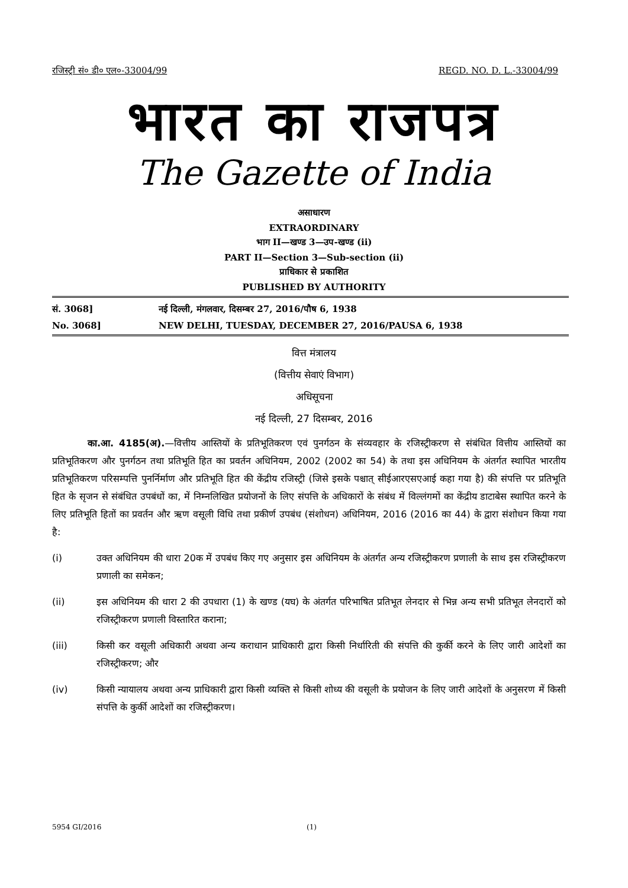रजिस्ट्री सं० डी० एल०-33004/99 REGD. NO. D. L.-33004/99
भारत का राजपत्र
The Gazette of India
असाधारण
EXTRAORDINARY
भाग II—खण्ड 3—उप-खण्ड (ii)
PART II—Section 3—Sub-section (ii)
प्राधिकार से प्रकाशित
PUBLISHED BY AUTHORITY
सं. 3068]
नई दिल्ली, मंगलवार, दिसम्बर 27, 2016/पौष 6, 1938
No. 3068]
NEW DELHI, TUESDAY, DECEMBER 27, 2016/PAUSA 6, 1938
वित्त मंत्रालय
(वित्तीय सेवाएं विभाग)
अधिसूचना
नई दिल्ली, 27 दिसम्बर, 2016
का.आ. 4185(अ).—वित्तीय आस्तियों के प्रतिभूतिकरण एवं पुनर्गठन के संव्यवहार के रजिस्ट्रीकरण से संबंधित वित्तीय आस्तियों का प्रतिभूतिकरण और पुनर्गठन तथा प्रतिभूति हित का प्रवर्तन अधिनियम, 2002 (2002 का 54) के तथा इस अधिनियम के अंतर्गत स्थापित भारतीय प्रतिभूतिकरण परिसम्पत्ति पुनर्निर्माण और प्रतिभूति हित की केंद्रीय रजिस्ट्री (जिसे इसके पश्चात् सीईआरएसएआई कहा गया है) की संपत्ति पर प्रतिभूति हित के सृजन से संबंधित उपबंधों का, में निम्नलिखित प्रयोजनों के लिए संपत्ति के अधिकारों के संबंध में विल्लंगमों का केंद्रीय डाटाबेस स्थापित करने के लिए प्रतिभूति हितों का प्रवर्तन और ऋण वसूली विधि तथा प्रकीर्ण उपबंध (संशोधन) अधिनियम, 2016 (2016 का 44) के द्वारा संशोधन किया गया है:
(i) उक्त अधिनियम की धारा 20क में उपबंध किए गए अनुसार इस अधिनियम के अंतर्गत अन्य रजिस्ट्रीकरण प्रणाली के साथ इस रजिस्ट्रीकरण प्रणाली का समेकन;
(ii) इस अधिनियम की धारा 2 की उपधारा (1) के खण्ड (यघ) के अंतर्गत परिभाषित प्रतिभूत लेनदार से भिन्न अन्य सभी प्रतिभूत लेनदारों को रजिस्ट्रीकरण प्रणाली विस्तारित कराना;
(iii) किसी कर वसूली अधिकारी अथवा अन्य कराधान प्राधिकारी द्वारा किसी निर्धारिती की संपत्ति की कुर्की करने के लिए जारी आदेशों का रजिस्ट्रीकरण; और
(iv) किसी न्यायालय अथवा अन्य प्राधिकारी द्वारा किसी व्यक्ति से किसी शोध्य की वसूली के प्रयोजन के लिए जारी आदेशों के अनुसरण में किसी संपत्ति के कुर्की आदेशों का रजिस्ट्रीकरण।
5954 GI/2016 (1)